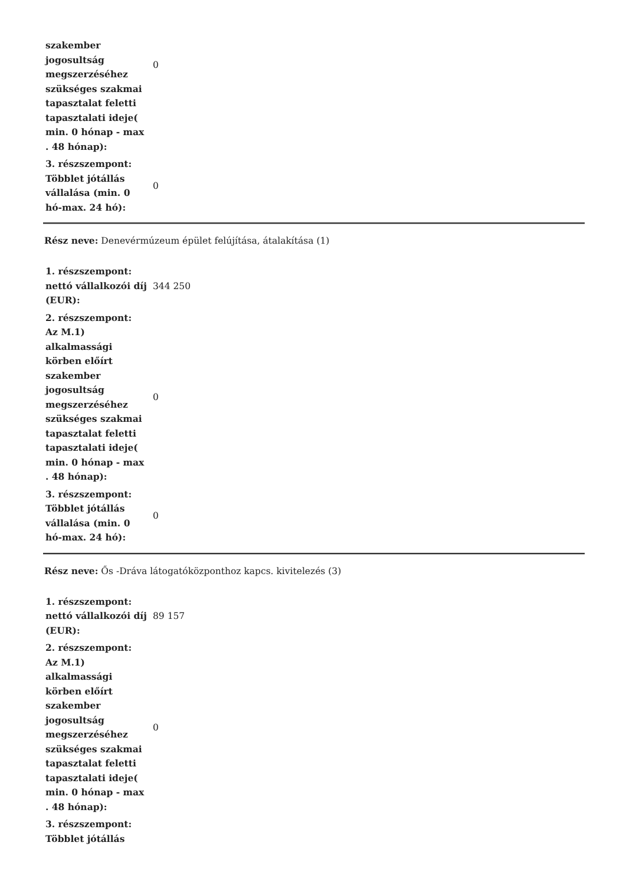| szakember jogosultság megszerzéséhez szükséges szakmai tapasztalat feletti tapasztalati ideje( min. 0 hónap - max . 48 hónap): | 0 |
| 3. részszempont: Többlet jótállás vállalása (min. 0 hó-max. 24 hó): | 0 |
Rész neve: Denevérmúzeum épület felújítása, átalakítása (1)
| 1. részszempont: nettó vállalkozói díj (EUR): | 344 250 |
| 2. részszempont: Az M.1) alkalmassági körben előírt szakember jogosultság megszerzéséhez szükséges szakmai tapasztalat feletti tapasztalati ideje( min. 0 hónap - max . 48 hónap): | 0 |
| 3. részszempont: Többlet jótállás vállalása (min. 0 hó-max. 24 hó): | 0 |
Rész neve: Ős -Dráva látogatóközponthoz kapcs. kivitelezés (3)
| 1. részszempont: nettó vállalkozói díj (EUR): | 89 157 |
| 2. részszempont: Az M.1) alkalmassági körben előírt szakember jogosultság megszerzéséhez szükséges szakmai tapasztalat feletti tapasztalati ideje( min. 0 hónap - max . 48 hónap): | 0 |
| 3. részszempont: Többlet jótállás | |